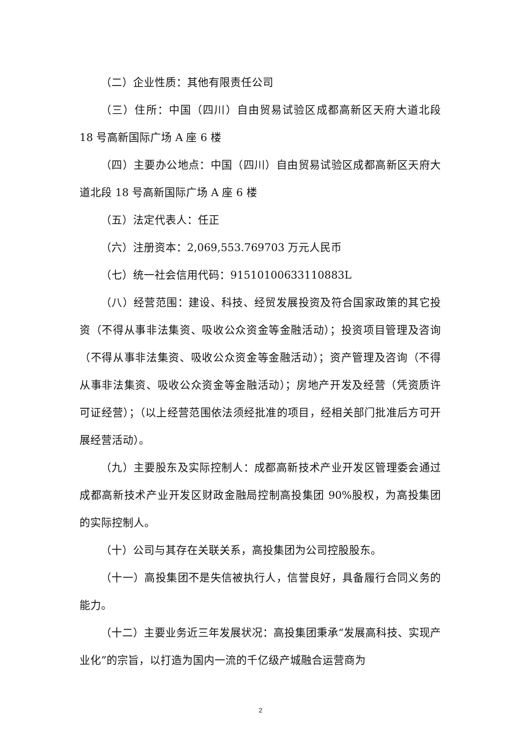（二）企业性质：其他有限责任公司
（三）住所：中国（四川）自由贸易试验区成都高新区天府大道北段 18 号高新国际广场 A 座 6 楼
（四）主要办公地点：中国（四川）自由贸易试验区成都高新区天府大道北段 18 号高新国际广场 A 座 6 楼
（五）法定代表人：任正
（六）注册资本：2,069,553.769703 万元人民币
（七）统一社会信用代码：91510100633110883L
（八）经营范围：建设、科技、经贸发展投资及符合国家政策的其它投资（不得从事非法集资、吸收公众资金等金融活动）；投资项目管理及咨询（不得从事非法集资、吸收公众资金等金融活动）；资产管理及咨询（不得从事非法集资、吸收公众资金等金融活动）；房地产开发及经营（凭资质许可证经营）；（以上经营范围依法须经批准的项目，经相关部门批准后方可开展经营活动）。
（九）主要股东及实际控制人：成都高新技术产业开发区管理委会通过成都高新技术产业开发区财政金融局控制高投集团 90%股权，为高投集团的实际控制人。
（十）公司与其存在关联关系，高投集团为公司控股股东。
（十一）高投集团不是失信被执行人，信誉良好，具备履行合同义务的能力。
（十二）主要业务近三年发展状况：高投集团秉承“发展高科技、实现产业化”的宗旨，以打造为国内一流的千亿级产城融合运营商为
2